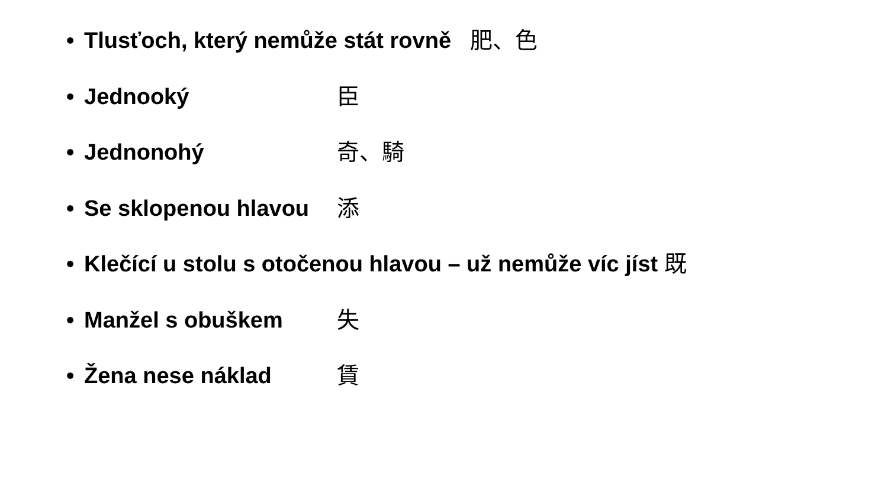• Tlusťoch, který nemůže stát rovně 肥、色
• Jednooký 臣
• Jednonohý 奇、騎
• Se sklopenou hlavou 添
• Klečící u stolu s otočenou hlavou – už nemůže víc jíst 既
• Manžel s obuškem 失
• Žena nese náklad 賃